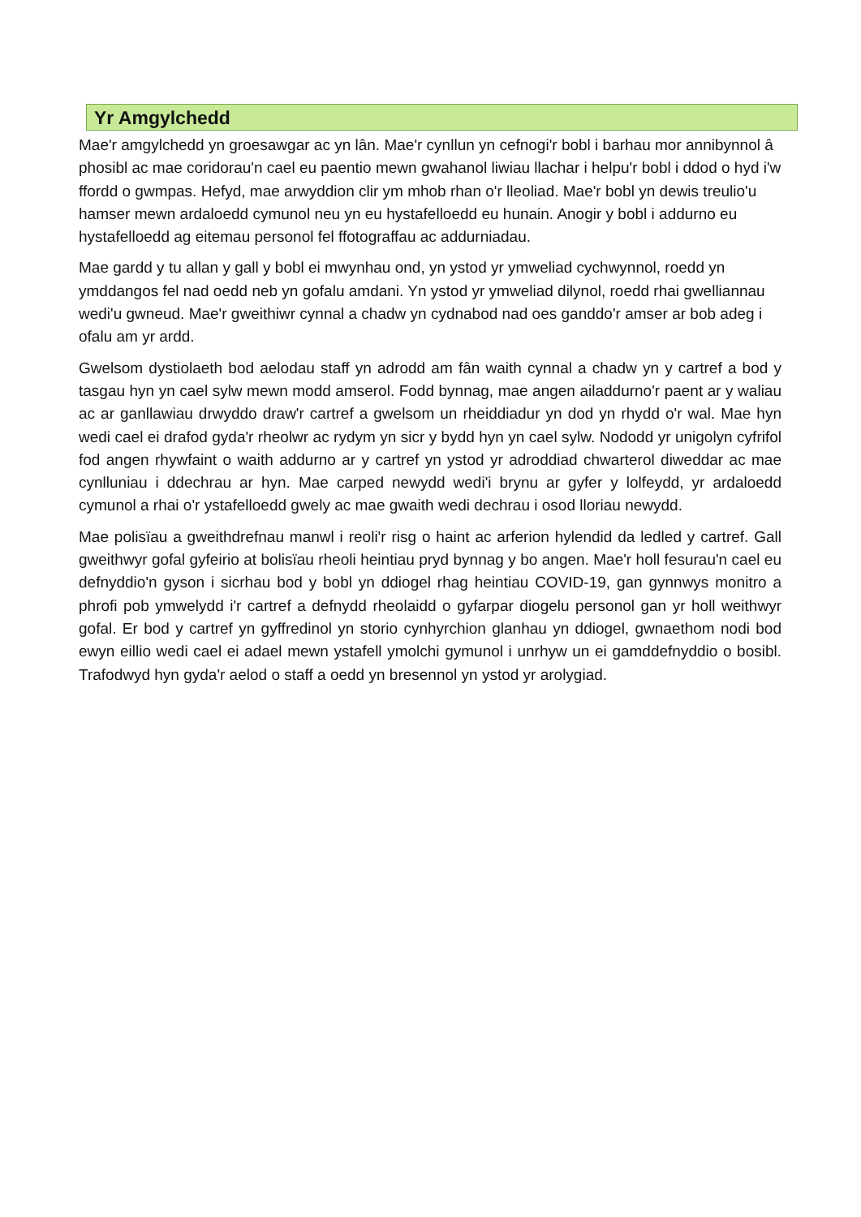Yr Amgylchedd
Mae'r amgylchedd yn groesawgar ac yn lân. Mae'r cynllun yn cefnogi'r bobl i barhau mor annibynnol â phosibl ac mae coridorau'n cael eu paentio mewn gwahanol liwiau llachar i helpu'r bobl i ddod o hyd i'w ffordd o gwmpas. Hefyd, mae arwyddion clir ym mhob rhan o'r lleoliad. Mae'r bobl yn dewis treulio'u hamser mewn ardaloedd cymunol neu yn eu hystafelloedd eu hunain. Anogir y bobl i addurno eu hystafelloedd ag eitemau personol fel ffotograffau ac addurniadau.
Mae gardd y tu allan y gall y bobl ei mwynhau ond, yn ystod yr ymweliad cychwynnol, roedd yn ymddangos fel nad oedd neb yn gofalu amdani. Yn ystod yr ymweliad dilynol, roedd rhai gwelliannau wedi'u gwneud. Mae'r gweithiwr cynnal a chadw yn cydnabod nad oes ganddo'r amser ar bob adeg i ofalu am yr ardd.
Gwelsom dystiolaeth bod aelodau staff yn adrodd am fân waith cynnal a chadw yn y cartref a bod y tasgau hyn yn cael sylw mewn modd amserol. Fodd bynnag, mae angen ailaddurno'r paent ar y waliau ac ar ganllawiau drwyddo draw'r cartref a gwelsom un rheiddiadur yn dod yn rhydd o'r wal. Mae hyn wedi cael ei drafod gyda'r rheolwr ac rydym yn sicr y bydd hyn yn cael sylw. Nododd yr unigolyn cyfrifol fod angen rhywfaint o waith addurno ar y cartref yn ystod yr adroddiad chwarterol diweddar ac mae cynlluniau i ddechrau ar hyn. Mae carped newydd wedi'i brynu ar gyfer y lolfeydd, yr ardaloedd cymunol a rhai o'r ystafelloedd gwely ac mae gwaith wedi dechrau i osod lloriau newydd.
Mae polisïau a gweithdrefnau manwl i reoli'r risg o haint ac arferion hylendid da ledled y cartref. Gall gweithwyr gofal gyfeirio at bolisïau rheoli heintiau pryd bynnag y bo angen. Mae'r holl fesurau'n cael eu defnyddio'n gyson i sicrhau bod y bobl yn ddiogel rhag heintiau COVID-19, gan gynnwys monitro a phrofi pob ymwelydd i'r cartref a defnydd rheolaidd o gyfarpar diogelu personol gan yr holl weithwyr gofal. Er bod y cartref yn gyffredinol yn storio cynhyrchion glanhau yn ddiogel, gwnaethom nodi bod ewyn eillio wedi cael ei adael mewn ystafell ymolchi gymunol i unrhyw un ei gamddefnyddio o bosibl. Trafodwyd hyn gyda'r aelod o staff a oedd yn bresennol yn ystod yr arolygiad.